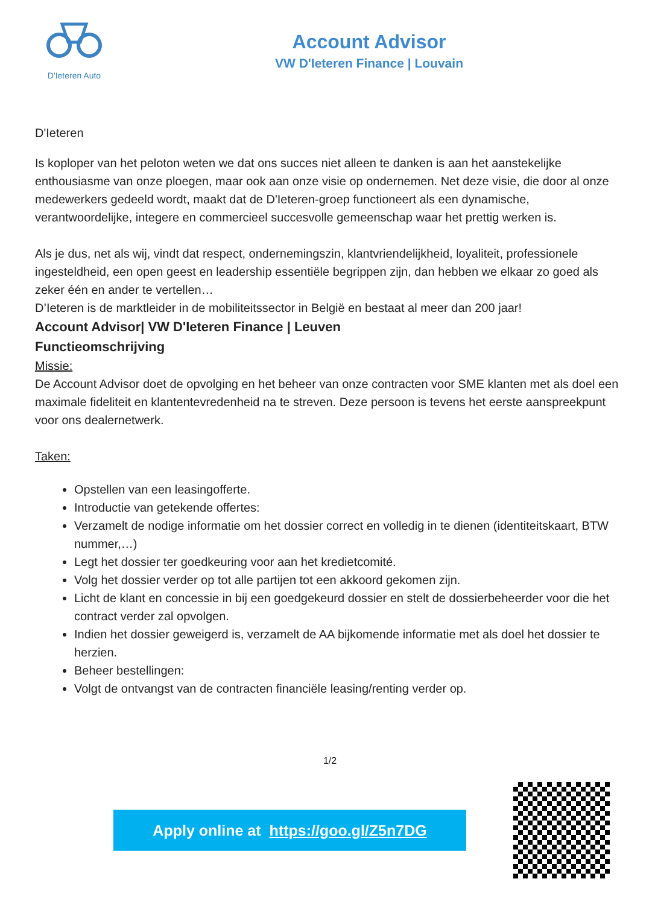D'Ieteren Auto
Account Advisor
VW D'Ieteren Finance | Louvain
D'Ieteren
Is koploper van het peloton weten we dat ons succes niet alleen te danken is aan het aanstekelijke enthousiasme van onze ploegen, maar ook aan onze visie op ondernemen. Net deze visie, die door al onze medewerkers gedeeld wordt, maakt dat de D'Ieteren-groep functioneert als een dynamische, verantwoordelijke, integere en commercieel succesvolle gemeenschap waar het prettig werken is.
Als je dus, net als wij, vindt dat respect, ondernemingszin, klantvriendelijkheid, loyaliteit, professionele ingesteldheid, een open geest en leadership essentiële begrippen zijn, dan hebben we elkaar zo goed als zeker één en ander te vertellen…
D’Ieteren is de marktleider in de mobiliteitssector in België en bestaat al meer dan 200 jaar!
Account Advisor| VW D'Ieteren Finance | Leuven
Functieomschrijving
Missie:
De Account Advisor doet de opvolging en het beheer van onze contracten voor SME klanten met als doel een maximale fideliteit en klantentevredenheid na te streven. Deze persoon is tevens het eerste aanspreekpunt voor ons dealernetwerk.
Taken:
Opstellen van een leasingofferte.
Introductie van getekende offertes:
Verzamelt de nodige informatie om het dossier correct en volledig in te dienen (identiteitskaart, BTW nummer,…)
Legt het dossier ter goedkeuring voor aan het kredietcomité.
Volg het dossier verder op tot alle partijen tot een akkoord gekomen zijn.
Licht de klant en concessie in bij een goedgekeurd dossier en stelt de dossierbeheerder voor die het contract verder zal opvolgen.
Indien het dossier geweigerd is, verzamelt de AA bijkomende informatie met als doel het dossier te herzien.
Beheer bestellingen:
Volgt de ontvangst van de contracten financiële leasing/renting verder op.
1/2
Apply online at https://goo.gl/Z5n7DG